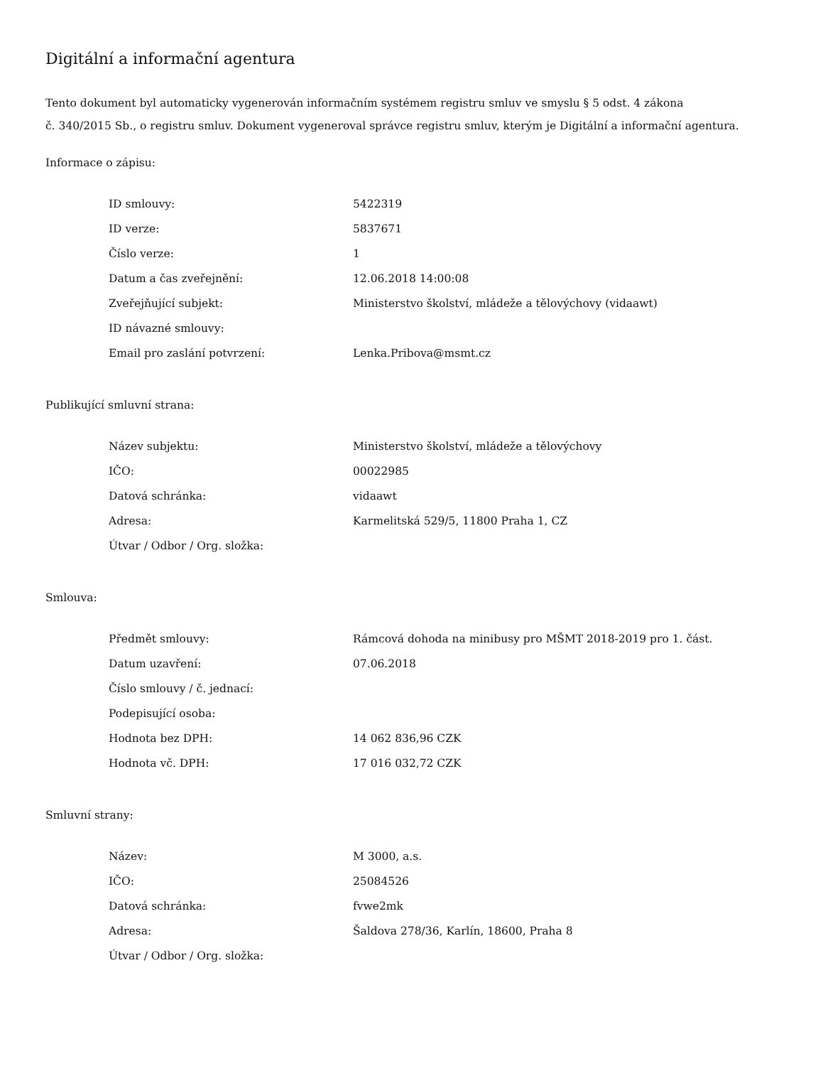Digitální a informační agentura
Tento dokument byl automaticky vygenerován informačním systémem registru smluv ve smyslu § 5 odst. 4 zákona
č. 340/2015 Sb., o registru smluv. Dokument vygeneroval správce registru smluv, kterým je Digitální a informační agentura.
Informace o zápisu:
| ID smlouvy: | 5422319 |
| ID verze: | 5837671 |
| Číslo verze: | 1 |
| Datum a čas zveřejnění: | 12.06.2018 14:00:08 |
| Zveřejňující subjekt: | Ministerstvo školství, mládeže a tělovýchovy (vidaawt) |
| ID návazné smlouvy: | |
| Email pro zaslání potvrzení: | Lenka.Pribova@msmt.cz |
Publikující smluvní strana:
| Název subjektu: | Ministerstvo školství, mládeže a tělovýchovy |
| IČO: | 00022985 |
| Datová schránka: | vidaawt |
| Adresa: | Karmelitská 529/5, 11800 Praha 1, CZ |
| Útvar / Odbor / Org. složka: | |
Smlouva:
| Předmět smlouvy: | Rámcová dohoda na minibusy pro MŠMT 2018-2019 pro 1. část. |
| Datum uzavření: | 07.06.2018 |
| Číslo smlouvy / č. jednací: | |
| Podepisující osoba: | |
| Hodnota bez DPH: | 14 062 836,96 CZK |
| Hodnota vč. DPH: | 17 016 032,72 CZK |
Smluvní strany:
| Název: | M 3000, a.s. |
| IČO: | 25084526 |
| Datová schránka: | fvwe2mk |
| Adresa: | Šaldova 278/36, Karlín, 18600, Praha 8 |
| Útvar / Odbor / Org. složka: | |